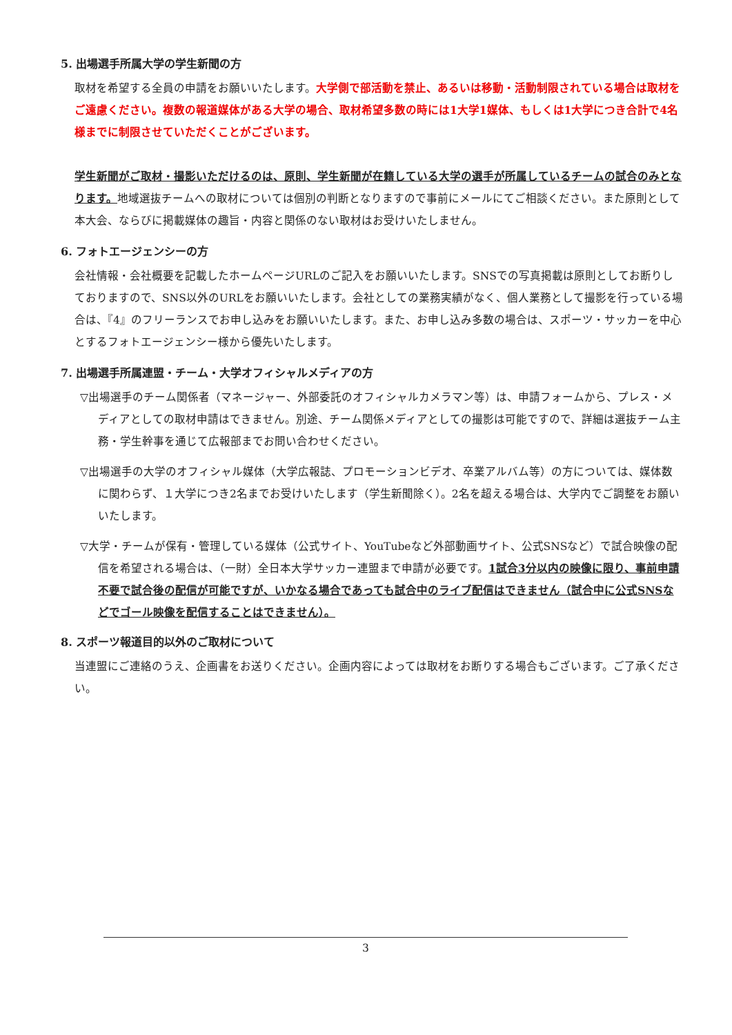5. 出場選手所属大学の学生新聞の方
取材を希望する全員の申請をお願いいたします。大学側で部活動を禁止、あるいは移動・活動制限されている場合は取材をご遠慮ください。複数の報道媒体がある大学の場合、取材希望多数の時には1大学1媒体、もしくは1大学につき合計で4名様までに制限させていただくことがございます。
学生新聞がご取材・撮影いただけるのは、原則、学生新聞が在籍している大学の選手が所属しているチームの試合のみとなります。地域選抜チームへの取材については個別の判断となりますので事前にメールにてご相談ください。また原則として本大会、ならびに掲載媒体の趣旨・内容と関係のない取材はお受けいたしません。
6. フォトエージェンシーの方
会社情報・会社概要を記載したホームページURLのご記入をお願いいたします。SNSでの写真掲載は原則としてお断りしておりますので、SNS以外のURLをお願いいたします。会社としての業務実績がなく、個人業務として撮影を行っている場合は、『4』のフリーランスでお申し込みをお願いいたします。また、お申し込み多数の場合は、スポーツ・サッカーを中心とするフォトエージェンシー様から優先いたします。
7. 出場選手所属連盟・チーム・大学オフィシャルメディアの方
▽出場選手のチーム関係者（マネージャー、外部委託のオフィシャルカメラマン等）は、申請フォームから、プレス・メディアとしての取材申請はできません。別途、チーム関係メディアとしての撮影は可能ですので、詳細は選抜チーム主務・学生幹事を通じて広報部までお問い合わせください。
▽出場選手の大学のオフィシャル媒体（大学広報誌、プロモーションビデオ、卒業アルバム等）の方については、媒体数に関わらず、１大学につき2名までお受けいたします（学生新聞除く）。2名を超える場合は、大学内でご調整をお願いいたします。
▽大学・チームが保有・管理している媒体（公式サイト、YouTubeなど外部動画サイト、公式SNSなど）で試合映像の配信を希望される場合は、（一財）全日本大学サッカー連盟まで申請が必要です。1試合3分以内の映像に限り、事前申請不要で試合後の配信が可能ですが、いかなる場合であっても試合中のライブ配信はできません（試合中に公式SNSなどでゴール映像を配信することはできません）。
8. スポーツ報道目的以外のご取材について
当連盟にご連絡のうえ、企画書をお送りください。企画内容によっては取材をお断りする場合もございます。ご了承ください。
3